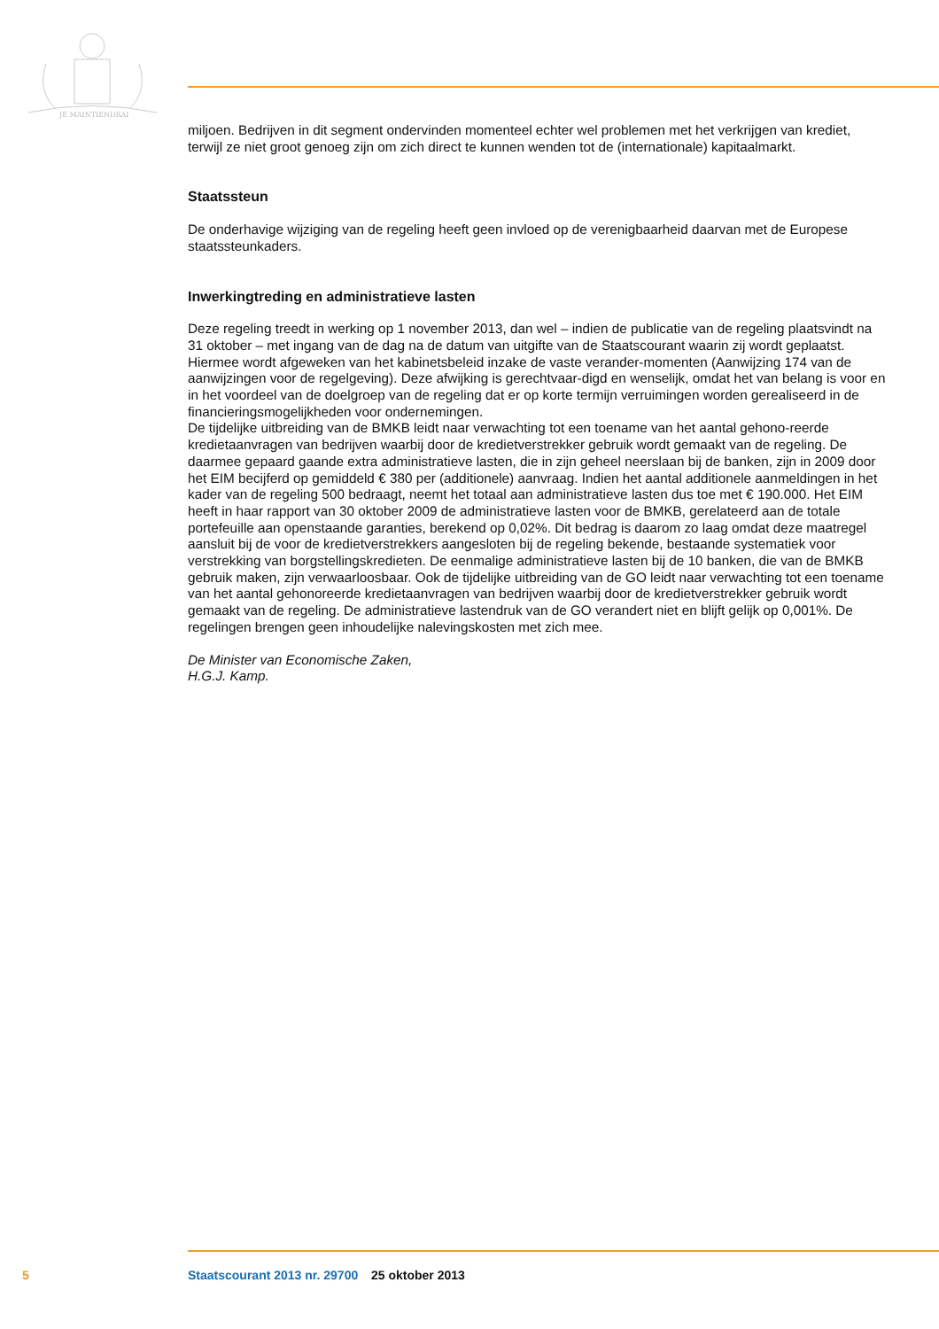JE MAINTIENDRAI
miljoen. Bedrijven in dit segment ondervinden momenteel echter wel problemen met het verkrijgen van krediet, terwijl ze niet groot genoeg zijn om zich direct te kunnen wenden tot de (internationale) kapitaalmarkt.
Staatssteun
De onderhavige wijziging van de regeling heeft geen invloed op de verenigbaarheid daarvan met de Europese staatssteunkaders.
Inwerkingtreding en administratieve lasten
Deze regeling treedt in werking op 1 november 2013, dan wel – indien de publicatie van de regeling plaatsvindt na 31 oktober – met ingang van de dag na de datum van uitgifte van de Staatscourant waarin zij wordt geplaatst. Hiermee wordt afgeweken van het kabinetsbeleid inzake de vaste verander-momenten (Aanwijzing 174 van de aanwijzingen voor de regelgeving). Deze afwijking is gerechtvaar-digd en wenselijk, omdat het van belang is voor en in het voordeel van de doelgroep van de regeling dat er op korte termijn verruimingen worden gerealiseerd in de financieringsmogelijkheden voor ondernemingen.
De tijdelijke uitbreiding van de BMKB leidt naar verwachting tot een toename van het aantal gehono-reerde kredietaanvragen van bedrijven waarbij door de kredietverstrekker gebruik wordt gemaakt van de regeling. De daarmee gepaard gaande extra administratieve lasten, die in zijn geheel neerslaan bij de banken, zijn in 2009 door het EIM becijferd op gemiddeld € 380 per (additionele) aanvraag. Indien het aantal additionele aanmeldingen in het kader van de regeling 500 bedraagt, neemt het totaal aan administratieve lasten dus toe met € 190.000. Het EIM heeft in haar rapport van 30 oktober 2009 de administratieve lasten voor de BMKB, gerelateerd aan de totale portefeuille aan openstaande garanties, berekend op 0,02%. Dit bedrag is daarom zo laag omdat deze maatregel aansluit bij de voor de kredietverstrekkers aangesloten bij de regeling bekende, bestaande systematiek voor verstrekking van borgstellingskredieten. De eenmalige administratieve lasten bij de 10 banken, die van de BMKB gebruik maken, zijn verwaarloosbaar. Ook de tijdelijke uitbreiding van de GO leidt naar verwachting tot een toename van het aantal gehonoreerde kredietaanvragen van bedrijven waarbij door de kredietverstrekker gebruik wordt gemaakt van de regeling. De administratieve lastendruk van de GO verandert niet en blijft gelijk op 0,001%. De regelingen brengen geen inhoudelijke nalevingskosten met zich mee.
De Minister van Economische Zaken,
H.G.J. Kamp.
5 Staatscourant 2013 nr. 29700 25 oktober 2013